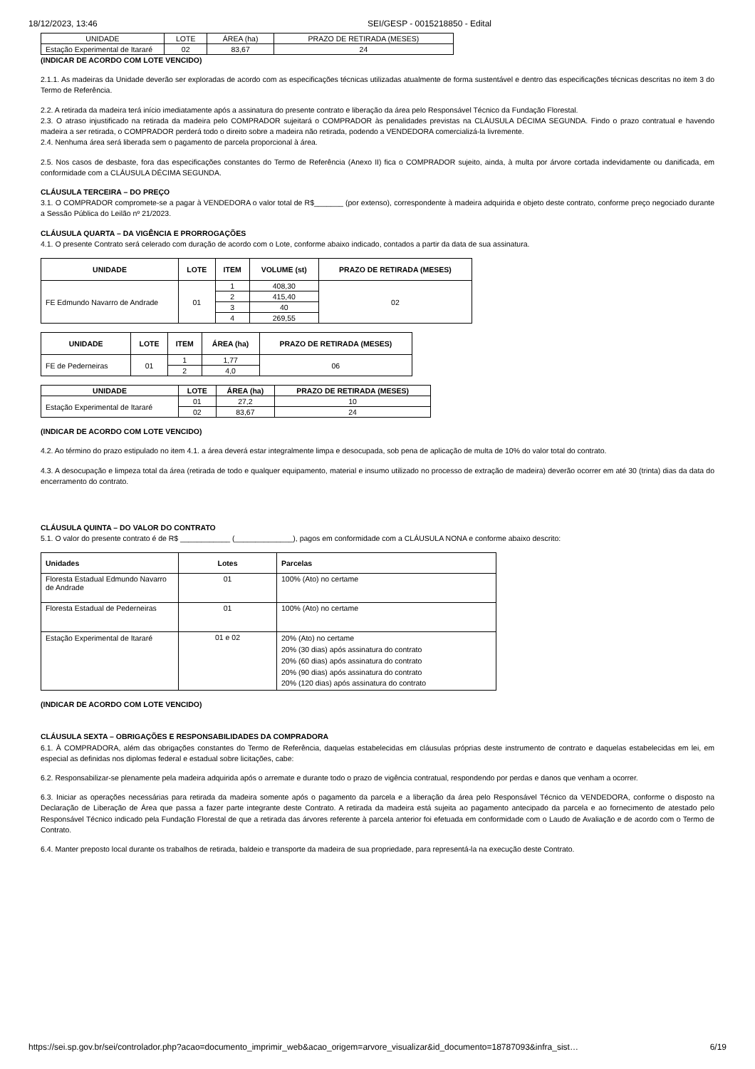18/12/2023, 13:46 SEI/GESP - 0015218850 - Edital
| UNIDADE | LOTE | ÁREA (ha) | PRAZO DE RETIRADA (MESES) |
| Estação Experimental de Itararé | 02 | 83,67 | 24 |
(INDICAR DE ACORDO COM LOTE VENCIDO)
2.1.1. As madeiras da Unidade deverão ser exploradas de acordo com as especificações técnicas utilizadas atualmente de forma sustentável e dentro das especificações técnicas descritas no item 3 do Termo de Referência.
2.2. A retirada da madeira terá início imediatamente após a assinatura do presente contrato e liberação da área pelo Responsável Técnico da Fundação Florestal.
2.3. O atraso injustificado na retirada da madeira pelo COMPRADOR sujeitará o COMPRADOR às penalidades previstas na CLÁUSULA DÉCIMA SEGUNDA. Findo o prazo contratual e havendo madeira a ser retirada, o COMPRADOR perderá todo o direito sobre a madeira não retirada, podendo a VENDEDORA comercializá-la livremente.
2.4. Nenhuma área será liberada sem o pagamento de parcela proporcional à área.
2.5. Nos casos de desbaste, fora das especificações constantes do Termo de Referência (Anexo II) fica o COMPRADOR sujeito, ainda, à multa por árvore cortada indevidamente ou danificada, em conformidade com a CLÁUSULA DÉCIMA SEGUNDA.
CLÁUSULA TERCEIRA – DO PREÇO
3.1. O COMPRADOR compromete-se a pagar à VENDEDORA o valor total de R$_______ (por extenso), correspondente à madeira adquirida e objeto deste contrato, conforme preço negociado durante a Sessão Pública do Leilão nº 21/2023.
CLÁUSULA QUARTA – DA VIGÊNCIA E PRORROGAÇÕES
4.1. O presente Contrato será celerado com duração de acordo com o Lote, conforme abaixo indicado, contados a partir da data de sua assinatura.
| UNIDADE | LOTE | ITEM | VOLUME (st) | PRAZO DE RETIRADA (MESES) |
| --- | --- | --- | --- | --- |
| FE Edmundo Navarro de Andrade | 01 | 1 | 408,30 | 02 |
| | | 2 | 415,40 | |
| | | 3 | 40 | |
| | | 4 | 269,55 | |
| UNIDADE | LOTE | ITEM | ÁREA (ha) | PRAZO DE RETIRADA (MESES) |
| --- | --- | --- | --- | --- |
| FE de Pederneiras | 01 | 1 | 1,77 | 06 |
| | | 2 | 4,0 | |
| UNIDADE | LOTE | ÁREA (ha) | PRAZO DE RETIRADA (MESES) |
| --- | --- | --- | --- |
| Estação Experimental de Itararé | 01 | 27,2 | 10 |
| | 02 | 83,67 | 24 |
(INDICAR DE ACORDO COM LOTE VENCIDO)
4.2. Ao término do prazo estipulado no item 4.1. a área deverá estar integralmente limpa e desocupada, sob pena de aplicação de multa de 10% do valor total do contrato.
4.3. A desocupação e limpeza total da área (retirada de todo e qualquer equipamento, material e insumo utilizado no processo de extração de madeira) deverão ocorrer em até 30 (trinta) dias da data do encerramento do contrato.
CLÁUSULA QUINTA – DO VALOR DO CONTRATO
5.1. O valor do presente contrato é de R$ ____________ (______________), pagos em conformidade com a CLÁUSULA NONA e conforme abaixo descrito:
| Unidades | Lotes | Parcelas |
| --- | --- | --- |
| Floresta Estadual Edmundo Navarro de Andrade | 01 | 100% (Ato) no certame |
| Floresta Estadual de Pederneiras | 01 | 100% (Ato) no certame |
| Estação Experimental de Itararé | 01 e 02 | 20% (Ato) no certame 20% (30 dias) após assinatura do contrato 20% (60 dias) após assinatura do contrato 20% (90 dias) após assinatura do contrato 20% (120 dias) após assinatura do contrato |
(INDICAR DE ACORDO COM LOTE VENCIDO)
CLÁUSULA SEXTA – OBRIGAÇÕES E RESPONSABILIDADES DA COMPRADORA
6.1. À COMPRADORA, além das obrigações constantes do Termo de Referência, daquelas estabelecidas em cláusulas próprias deste instrumento de contrato e daquelas estabelecidas em lei, em especial as definidas nos diplomas federal e estadual sobre licitações, cabe:
6.2. Responsabilizar-se plenamente pela madeira adquirida após o arremate e durante todo o prazo de vigência contratual, respondendo por perdas e danos que venham a ocorrer.
6.3. Iniciar as operações necessárias para retirada da madeira somente após o pagamento da parcela e a liberação da área pelo Responsável Técnico da VENDEDORA, conforme o disposto na Declaração de Liberação de Área que passa a fazer parte integrante deste Contrato. A retirada da madeira está sujeita ao pagamento antecipado da parcela e ao fornecimento de atestado pelo Responsável Técnico indicado pela Fundação Florestal de que a retirada das árvores referente à parcela anterior foi efetuada em conformidade com o Laudo de Avaliação e de acordo com o Termo de Contrato.
6.4. Manter preposto local durante os trabalhos de retirada, baldeio e transporte da madeira de sua propriedade, para representá-la na execução deste Contrato.
https://sei.sp.gov.br/sei/controlador.php?acao=documento_imprimir_web&acao_origem=arvore_visualizar&id_documento=18787093&infra_sist… 6/19